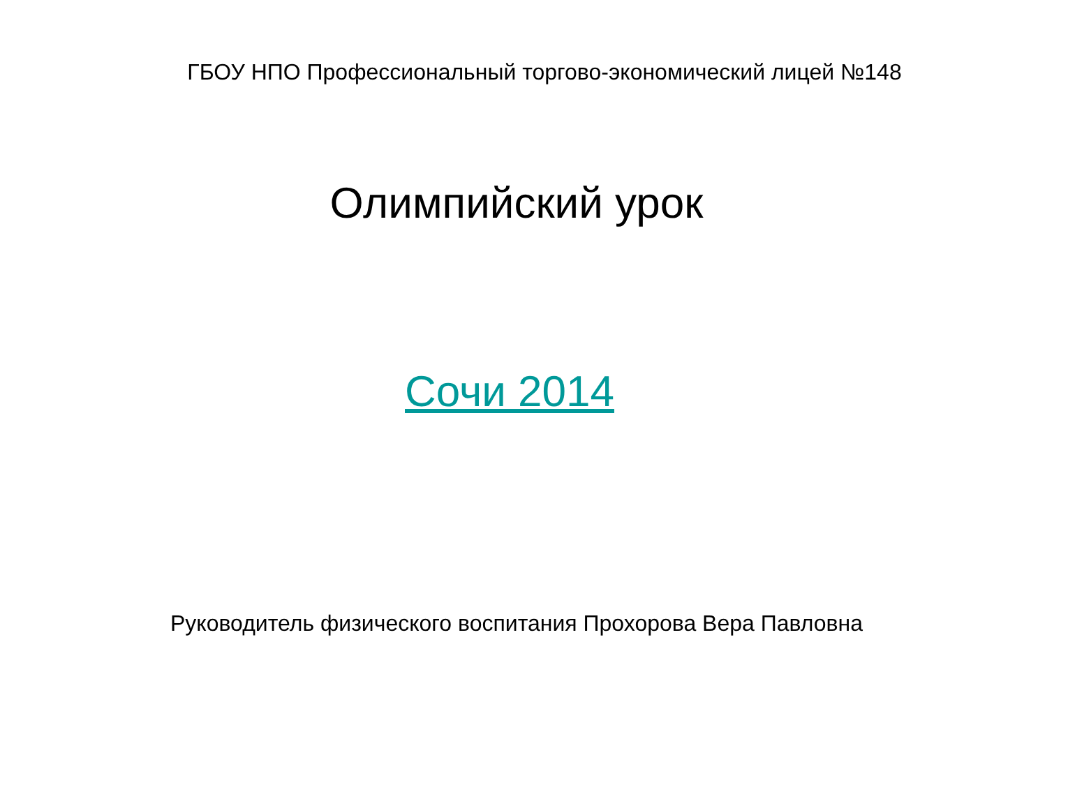ГБОУ НПО Профессиональный торгово-экономический лицей №148
Олимпийский урок
Сочи 2014
Руководитель физического воспитания Прохорова Вера Павловна